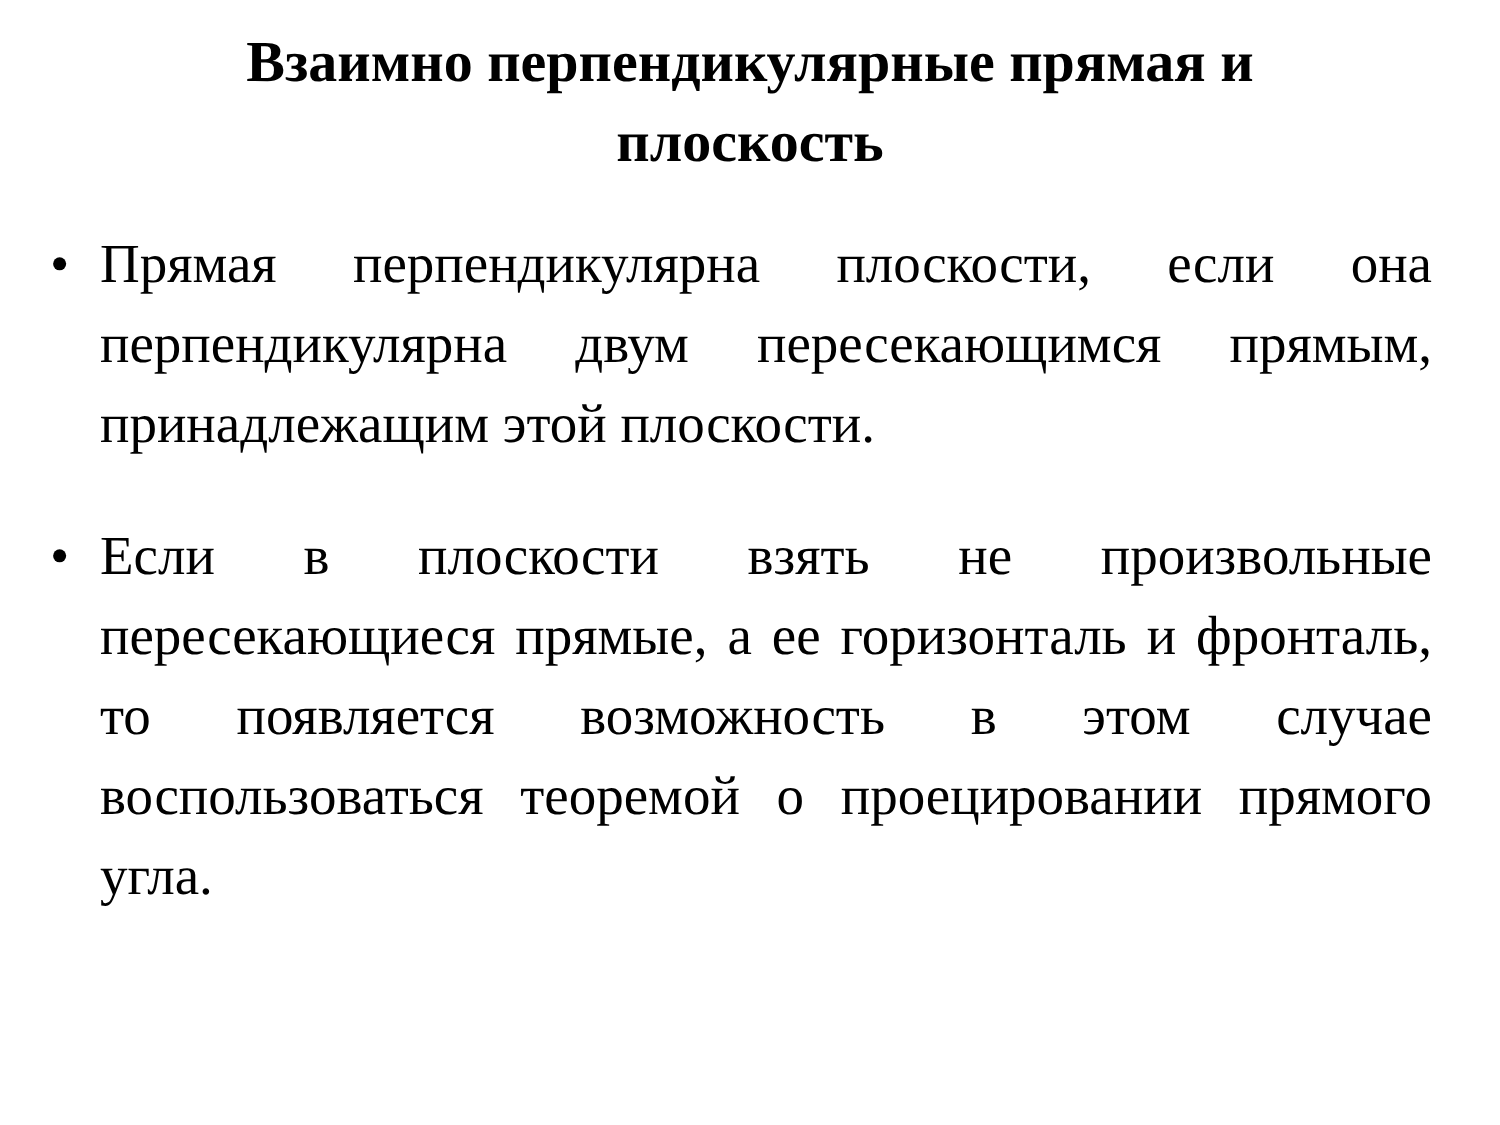Взаимно перпендикулярные прямая и
плоскость
• Прямая перпендикулярна плоскости, если она перпендикулярна двум пересекающимся прямым, принадлежащим этой плоскости.
• Если в плоскости взять не произвольные пересекающиеся прямые, а ее горизонталь и фронталь, то появляется возможность в этом случае воспользоваться теоремой о проецировании прямого угла.